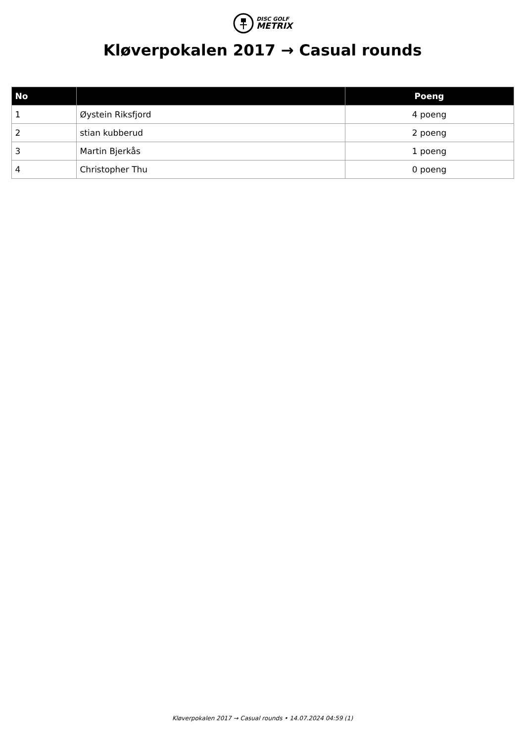DISC GOLF
METRIX
Kløverpokalen 2017 → Casual rounds
| No | | Poeng |
| --- | --- | --- |
| 1 | Øystein Riksfjord | 4 poeng |
| 2 | stian kubberud | 2 poeng |
| 3 | Martin Bjerkås | 1 poeng |
| 4 | Christopher Thu | 0 poeng |
Kløverpokalen 2017 → Casual rounds • 14.07.2024 04:59 (1)